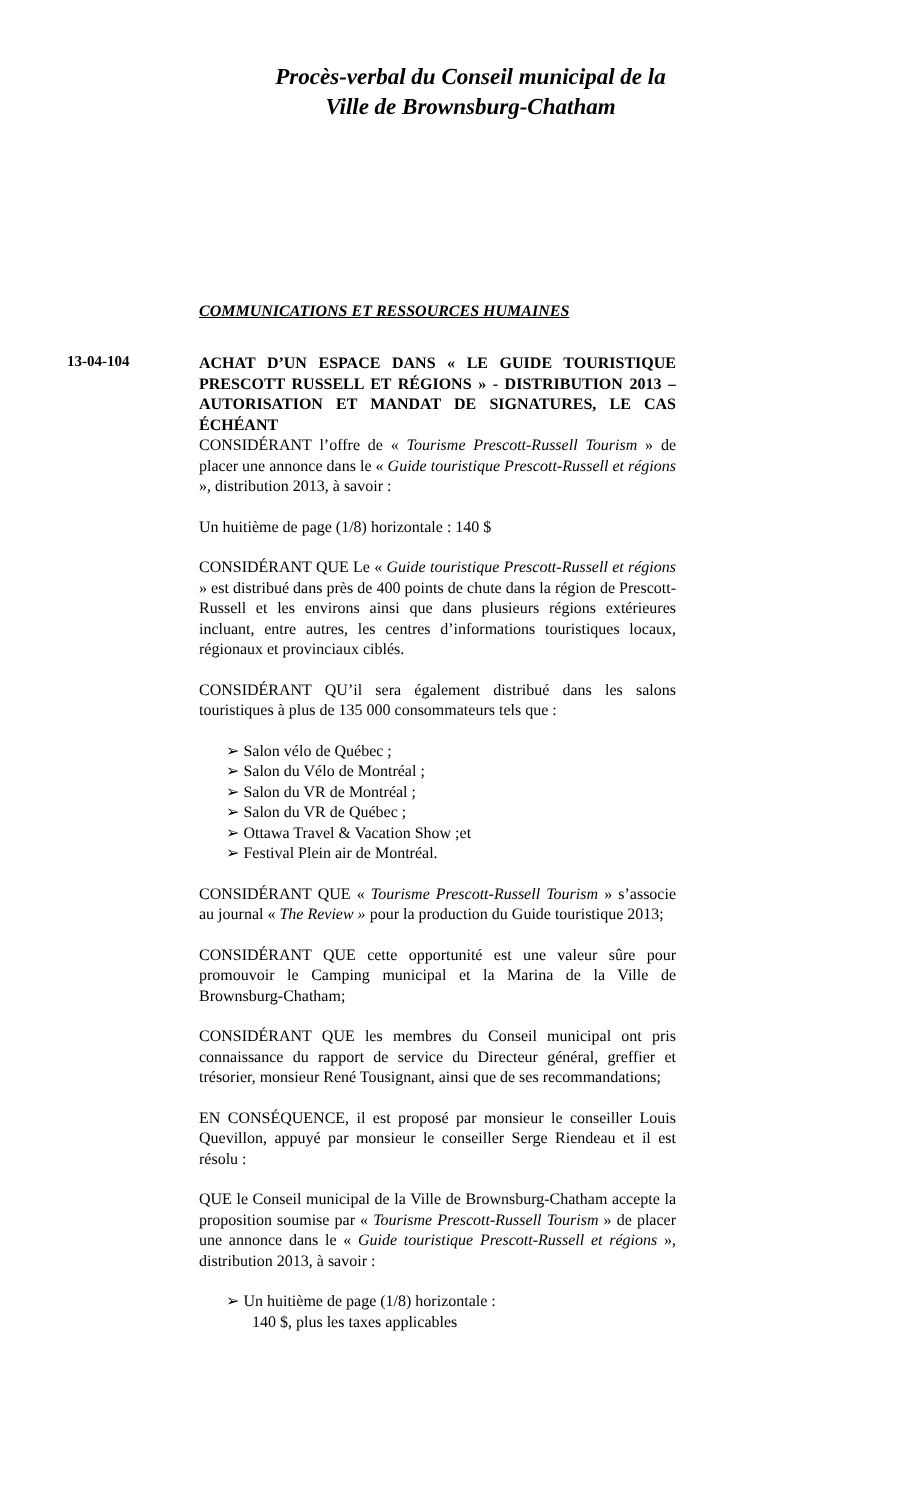Procès-verbal du Conseil municipal de la
Ville de Brownsburg-Chatham
COMMUNICATIONS ET RESSOURCES HUMAINES
13-04-104
ACHAT D’UN ESPACE DANS « LE GUIDE TOURISTIQUE PRESCOTT RUSSELL ET RÉGIONS » - DISTRIBUTION 2013 – AUTORISATION ET MANDAT DE SIGNATURES, LE CAS ÉCHÉANT
CONSIDÉRANT l’offre de « Tourisme Prescott-Russell Tourism » de placer une annonce dans le « Guide touristique Prescott-Russell et régions », distribution 2013, à savoir :
Un huitième de page (1/8) horizontale : 140 $
CONSIDÉRANT QUE Le « Guide touristique Prescott-Russell et régions » est distribué dans près de 400 points de chute dans la région de Prescott-Russell et les environs ainsi que dans plusieurs régions extérieures incluant, entre autres, les centres d’informations touristiques locaux, régionaux et provinciaux ciblés.
CONSIDÉRANT QU’il sera également distribué dans les salons touristiques à plus de 135 000 consommateurs tels que :
➢ Salon vélo de Québec ;
➢ Salon du Vélo de Montréal ;
➢ Salon du VR de Montréal ;
➢ Salon du VR de Québec ;
➢ Ottawa Travel & Vacation Show ;et
➢ Festival Plein air de Montréal.
CONSIDÉRANT QUE « Tourisme Prescott-Russell Tourism » s’associe au journal « The Review » pour la production du Guide touristique 2013;
CONSIDÉRANT QUE cette opportunité est une valeur sûre pour promouvoir le Camping municipal et la Marina de la Ville de Brownsburg-Chatham;
CONSIDÉRANT QUE les membres du Conseil municipal ont pris connaissance du rapport de service du Directeur général, greffier et trésorier, monsieur René Tousignant, ainsi que de ses recommandations;
EN CONSÉQUENCE, il est proposé par monsieur le conseiller Louis Quevillon, appuyé par monsieur le conseiller Serge Riendeau et il est résolu :
QUE le Conseil municipal de la Ville de Brownsburg-Chatham accepte la proposition soumise par « Tourisme Prescott-Russell Tourism » de placer une annonce dans le « Guide touristique Prescott-Russell et régions », distribution 2013, à savoir :
➢ Un huitième de page (1/8) horizontale :
140 $, plus les taxes applicables